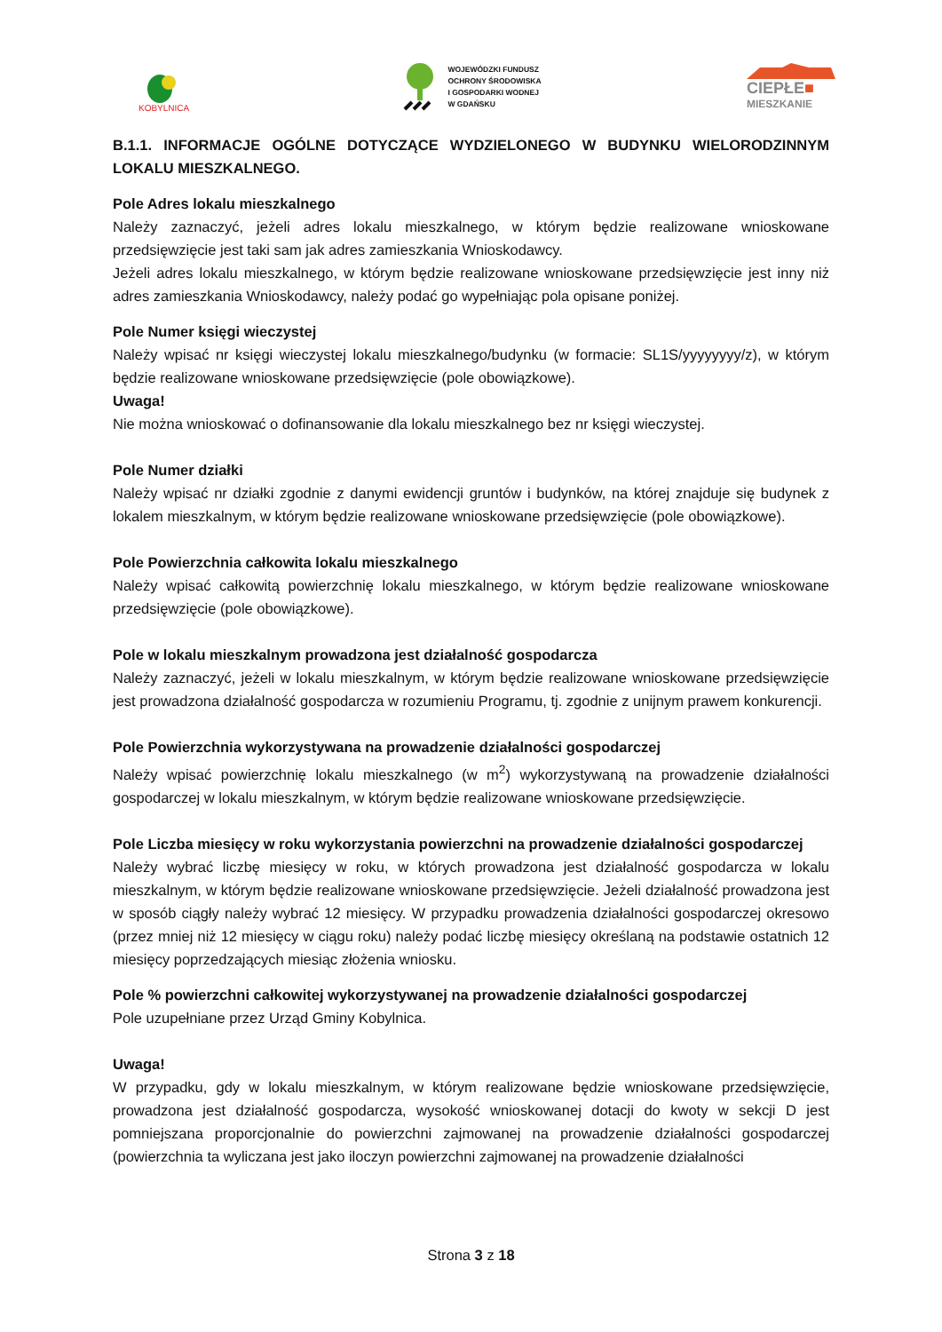KOBYLNICA
WOJEWÓDZKI FUNDUSZ
OCHRONY ŚRODOWISKA
I GOSPODARKI WODNEJ
W GDAŃSKU
CIEPŁE■
MIESZKANIE
B.1.1. INFORMACJE OGÓLNE DOTYCZĄCE WYDZIELONEGO W BUDYNKU WIELORODZINNYM LOKALU MIESZKALNEGO.
Pole Adres lokalu mieszkalnego
Należy zaznaczyć, jeżeli adres lokalu mieszkalnego, w którym będzie realizowane wnioskowane przedsięwzięcie jest taki sam jak adres zamieszkania Wnioskodawcy.
Jeżeli adres lokalu mieszkalnego, w którym będzie realizowane wnioskowane przedsięwzięcie jest inny niż adres zamieszkania Wnioskodawcy, należy podać go wypełniając pola opisane poniżej.
Pole Numer księgi wieczystej
Należy wpisać nr księgi wieczystej lokalu mieszkalnego/budynku (w formacie: SL1S/yyyyyyyy/z), w którym będzie realizowane wnioskowane przedsięwzięcie (pole obowiązkowe).
Uwaga!
Nie można wnioskować o dofinansowanie dla lokalu mieszkalnego bez nr księgi wieczystej.
Pole Numer działki
Należy wpisać nr działki zgodnie z danymi ewidencji gruntów i budynków, na której znajduje się budynek z lokalem mieszkalnym, w którym będzie realizowane wnioskowane przedsięwzięcie (pole obowiązkowe).
Pole Powierzchnia całkowita lokalu mieszkalnego
Należy wpisać całkowitą powierzchnię lokalu mieszkalnego, w którym będzie realizowane wnioskowane przedsięwzięcie (pole obowiązkowe).
Pole w lokalu mieszkalnym prowadzona jest działalność gospodarcza
Należy zaznaczyć, jeżeli w lokalu mieszkalnym, w którym będzie realizowane wnioskowane przedsięwzięcie jest prowadzona działalność gospodarcza w rozumieniu Programu, tj. zgodnie z unijnym prawem konkurencji.
Pole Powierzchnia wykorzystywana na prowadzenie działalności gospodarczej
Należy wpisać powierzchnię lokalu mieszkalnego (w m<sup>2</sup>) wykorzystywaną na prowadzenie działalności gospodarczej w lokalu mieszkalnym, w którym będzie realizowane wnioskowane przedsięwzięcie.
Pole Liczba miesięcy w roku wykorzystania powierzchni na prowadzenie działalności gospodarczej
Należy wybrać liczbę miesięcy w roku, w których prowadzona jest działalność gospodarcza w lokalu mieszkalnym, w którym będzie realizowane wnioskowane przedsięwzięcie. Jeżeli działalność prowadzona jest w sposób ciągły należy wybrać 12 miesięcy. W przypadku prowadzenia działalności gospodarczej okresowo (przez mniej niż 12 miesięcy w ciągu roku) należy podać liczbę miesięcy określaną na podstawie ostatnich 12 miesięcy poprzedzających miesiąc złożenia wniosku.
Pole % powierzchni całkowitej wykorzystywanej na prowadzenie działalności gospodarczej
Pole uzupełniane przez Urząd Gminy Kobylnica.
Uwaga!
W przypadku, gdy w lokalu mieszkalnym, w którym realizowane będzie wnioskowane przedsięwzięcie, prowadzona jest działalność gospodarcza, wysokość wnioskowanej dotacji do kwoty w sekcji D jest pomniejszana proporcjonalnie do powierzchni zajmowanej na prowadzenie działalności gospodarczej (powierzchnia ta wyliczana jest jako iloczyn powierzchni zajmowanej na prowadzenie działalności
Strona 3 z 18